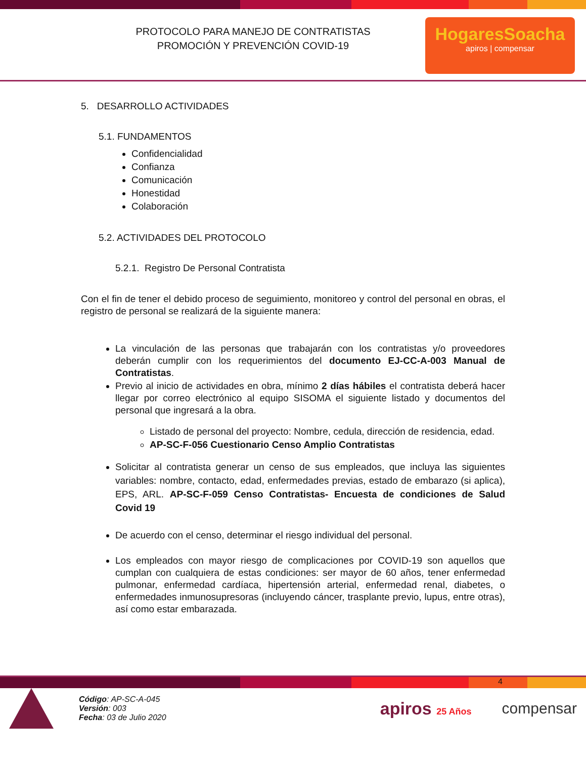PROTOCOLO PARA MANEJO DE CONTRATISTAS
PROMOCIÓN Y PREVENCIÓN COVID-19
HogaresSoacha
apiros | compensar
5. DESARROLLO ACTIVIDADES
5.1. FUNDAMENTOS
Confidencialidad
Confianza
Comunicación
Honestidad
Colaboración
5.2. ACTIVIDADES DEL PROTOCOLO
5.2.1. Registro De Personal Contratista
Con el fin de tener el debido proceso de seguimiento, monitoreo y control del personal en obras, el registro de personal se realizará de la siguiente manera:
La vinculación de las personas que trabajarán con los contratistas y/o proveedores deberán cumplir con los requerimientos del documento EJ-CC-A-003 Manual de Contratistas.
Previo al inicio de actividades en obra, mínimo 2 días hábiles el contratista deberá hacer llegar por correo electrónico al equipo SISOMA el siguiente listado y documentos del personal que ingresará a la obra.
Listado de personal del proyecto: Nombre, cedula, dirección de residencia, edad.
AP-SC-F-056 Cuestionario Censo Amplio Contratistas
Solicitar al contratista generar un censo de sus empleados, que incluya las siguientes variables: nombre, contacto, edad, enfermedades previas, estado de embarazo (si aplica), EPS, ARL. AP-SC-F-059 Censo Contratistas- Encuesta de condiciones de Salud Covid 19
De acuerdo con el censo, determinar el riesgo individual del personal.
Los empleados con mayor riesgo de complicaciones por COVID-19 son aquellos que cumplan con cualquiera de estas condiciones: ser mayor de 60 años, tener enfermedad pulmonar, enfermedad cardíaca, hipertensión arterial, enfermedad renal, diabetes, o enfermedades inmunosupresoras (incluyendo cáncer, trasplante previo, lupus, entre otras), así como estar embarazada.
4
Código: AP-SC-A-045
Versión: 003
Fecha: 03 de Julio 2020
apiros 25 Años
compensar